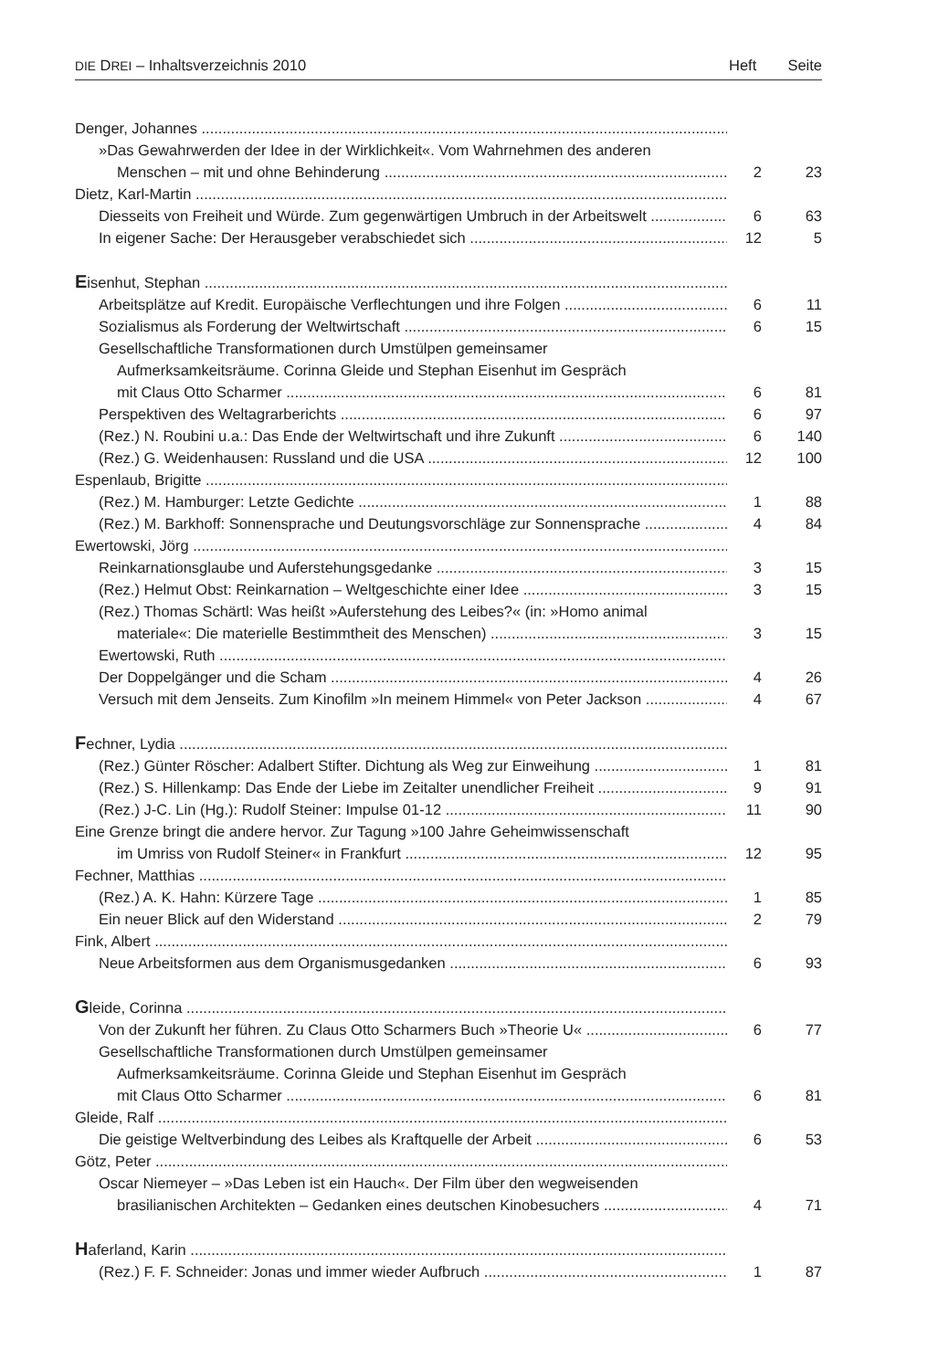DIE DREI – Inhaltsverzeichnis 2010 Heft Seite
Denger, Johannes
»Das Gewahrwerden der Idee in der Wirklichkeit«. Vom Wahrnehmen des anderen
Menschen – mit und ohne Behinderung 2 23
Dietz, Karl-Martin
Diesseits von Freiheit und Würde. Zum gegenwärtigen Umbruch in der Arbeitswelt 6 63
In eigener Sache: Der Herausgeber verabschiedet sich 12 5
Eisenhut, Stephan
Arbeitsplätze auf Kredit. Europäische Verflechtungen und ihre Folgen 6 11
Sozialismus als Forderung der Weltwirtschaft 6 15
Gesellschaftliche Transformationen durch Umstülpen gemeinsamer
Aufmerksamkeitsräume. Corinna Gleide und Stephan Eisenhut im Gespräch
mit Claus Otto Scharmer 6 81
Perspektiven des Weltagrarberichts 6 97
(Rez.) N. Roubini u.a.: Das Ende der Weltwirtschaft und ihre Zukunft 6 140
(Rez.) G. Weidenhausen: Russland und die USA 12 100
Espenlaub, Brigitte
(Rez.) M. Hamburger: Letzte Gedichte 1 88
(Rez.) M. Barkhoff: Sonnensprache und Deutungsvorschläge zur Sonnensprache 4 84
Ewertowski, Jörg
Reinkarnationsglaube und Auferstehungsgedanke 3 15
(Rez.) Helmut Obst: Reinkarnation – Weltgeschichte einer Idee 3 15
(Rez.) Thomas Schärtl: Was heißt »Auferstehung des Leibes?« (in: »Homo animal
materiale«: Die materielle Bestimmtheit des Menschen) 3 15
Ewertowski, Ruth
Der Doppelgänger und die Scham 4 26
Versuch mit dem Jenseits. Zum Kinofilm »In meinem Himmel« von Peter Jackson 4 67
Fechner, Lydia
(Rez.) Günter Röscher: Adalbert Stifter. Dichtung als Weg zur Einweihung 1 81
(Rez.) S. Hillenkamp: Das Ende der Liebe im Zeitalter unendlicher Freiheit 9 91
(Rez.) J-C. Lin (Hg.): Rudolf Steiner: Impulse 01-12 11 90
Eine Grenze bringt die andere hervor. Zur Tagung »100 Jahre Geheimwissenschaft
im Umriss von Rudolf Steiner« in Frankfurt 12 95
Fechner, Matthias
(Rez.) A. K. Hahn: Kürzere Tage 1 85
Ein neuer Blick auf den Widerstand 2 79
Fink, Albert
Neue Arbeitsformen aus dem Organismusgedanken 6 93
Gleide, Corinna
Von der Zukunft her führen. Zu Claus Otto Scharmers Buch »Theorie U« 6 77
Gesellschaftliche Transformationen durch Umstülpen gemeinsamer
Aufmerksamkeitsräume. Corinna Gleide und Stephan Eisenhut im Gespräch
mit Claus Otto Scharmer 6 81
Gleide, Ralf
Die geistige Weltverbindung des Leibes als Kraftquelle der Arbeit 6 53
Götz, Peter
Oscar Niemeyer – »Das Leben ist ein Hauch«. Der Film über den wegweisenden
brasilianischen Architekten – Gedanken eines deutschen Kinobesuchers 4 71
Haferland, Karin
(Rez.) F. F. Schneider: Jonas und immer wieder Aufbruch 1 87